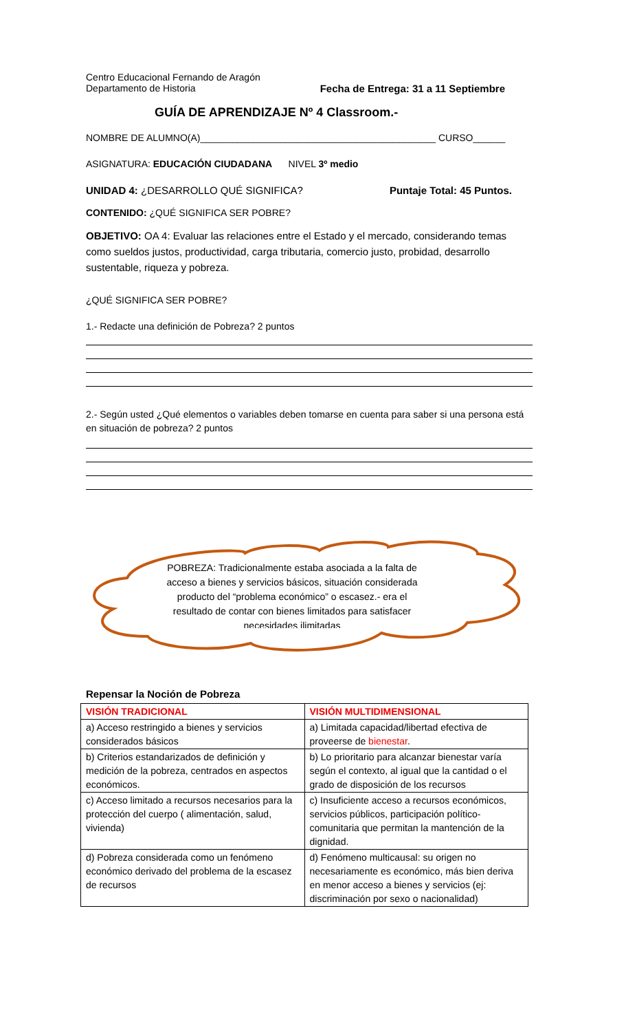Centro Educacional Fernando de Aragón
Departamento de Historia Fecha de Entrega: 31 a 11 Septiembre
GUÍA DE APRENDIZAJE Nº 4 Classroom.-
NOMBRE DE ALUMNO(A)____________________________________________ CURSO______
ASIGNATURA: EDUCACIÓN CIUDADANA NIVEL 3º medio
UNIDAD 4: ¿DESARROLLO QUÉ SIGNIFICA? Puntaje Total: 45 Puntos.
CONTENIDO: ¿QUÉ SIGNIFICA SER POBRE?
OBJETIVO: OA 4: Evaluar las relaciones entre el Estado y el mercado, considerando temas como sueldos justos, productividad, carga tributaria, comercio justo, probidad, desarrollo sustentable, riqueza y pobreza.
¿QUÉ SIGNIFICA SER POBRE?
1.- Redacte una definición de Pobreza? 2 puntos
2.- Según usted ¿Qué elementos o variables deben tomarse en cuenta para saber si una persona está en situación de pobreza? 2 puntos
POBREZA: Tradicionalmente estaba asociada a la falta de acceso a bienes y servicios básicos, situación considerada producto del “problema económico” o escasez.- era el resultado de contar con bienes limitados para satisfacer necesidades ilimitadas
Repensar la Noción de Pobreza
| VISIÓN TRADICIONAL | VISIÓN MULTIDIMENSIONAL |
| a) Acceso restringido a bienes y servicios considerados básicos | a) Limitada capacidad/libertad efectiva de proveerse de bienestar . |
| b) Criterios estandarizados de definición y medición de la pobreza, centrados en aspectos económicos. | b) Lo prioritario para alcanzar bienestar varía según el contexto, al igual que la cantidad o el grado de disposición de los recursos |
| c) Acceso limitado a recursos necesarios para la protección del cuerpo ( alimentación, salud, vivienda) | c) Insuficiente acceso a recursos económicos, servicios públicos, participación político-comunitaria que permitan la mantención de la dignidad. |
| d) Pobreza considerada como un fenómeno económico derivado del problema de la escasez de recursos | d) Fenómeno multicausal: su origen no necesariamente es económico, más bien deriva en menor acceso a bienes y servicios (ej: discriminación por sexo o nacionalidad) |